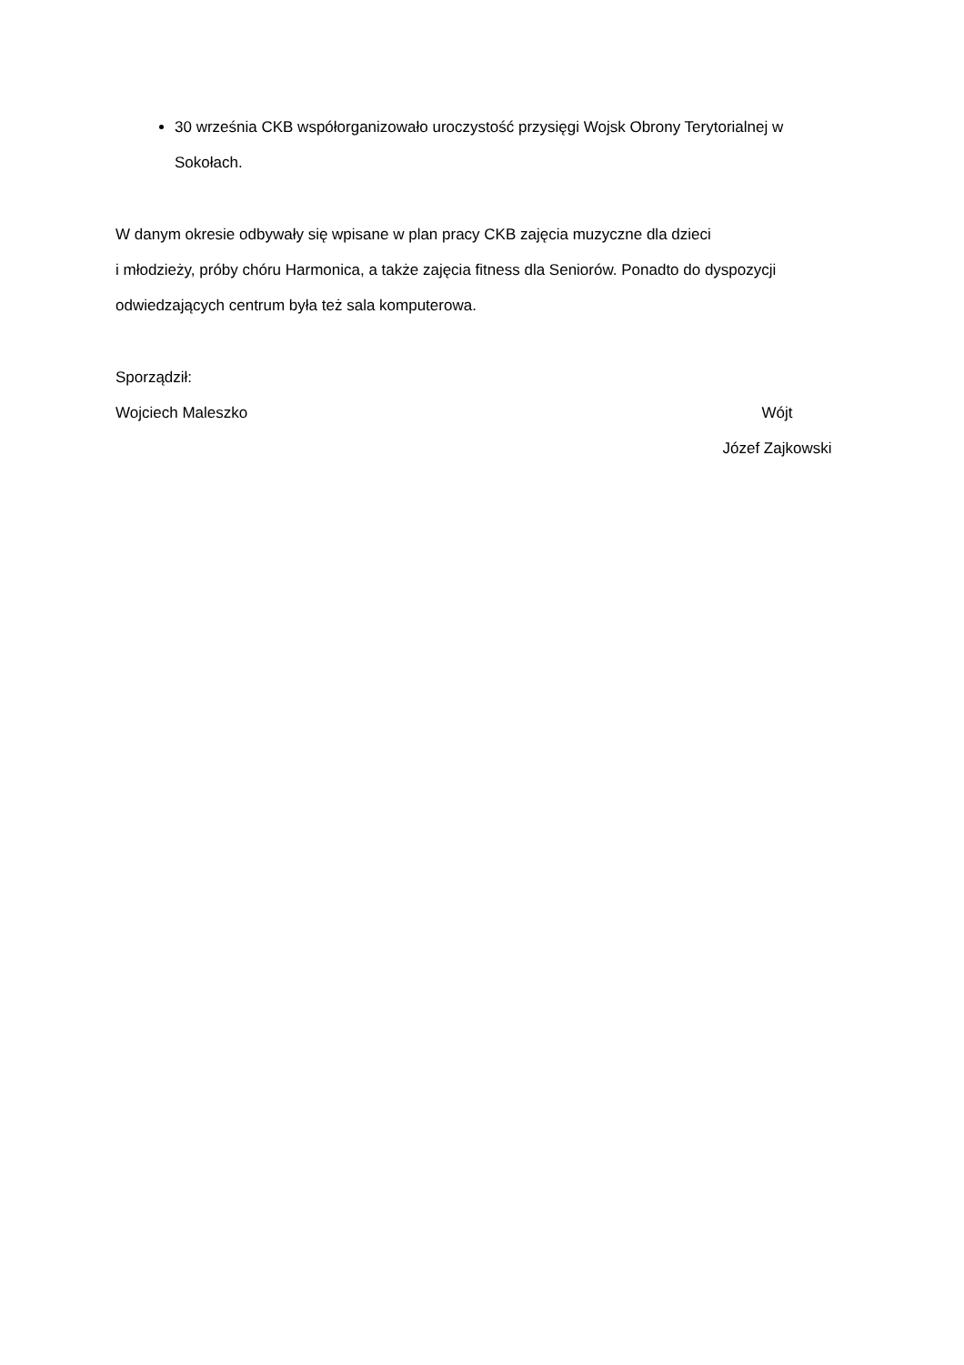30 września CKB współorganizowało uroczystość przysięgi Wojsk Obrony Terytorialnej w Sokołach.
W danym okresie odbywały się wpisane w plan pracy CKB zajęcia muzyczne dla dzieci
i młodzieży, próby chóru Harmonica, a także zajęcia fitness dla Seniorów. Ponadto do dyspozycji odwiedzających centrum była też sala komputerowa.
Sporządził:
Wojciech Maleszko Wójt
Józef Zajkowski